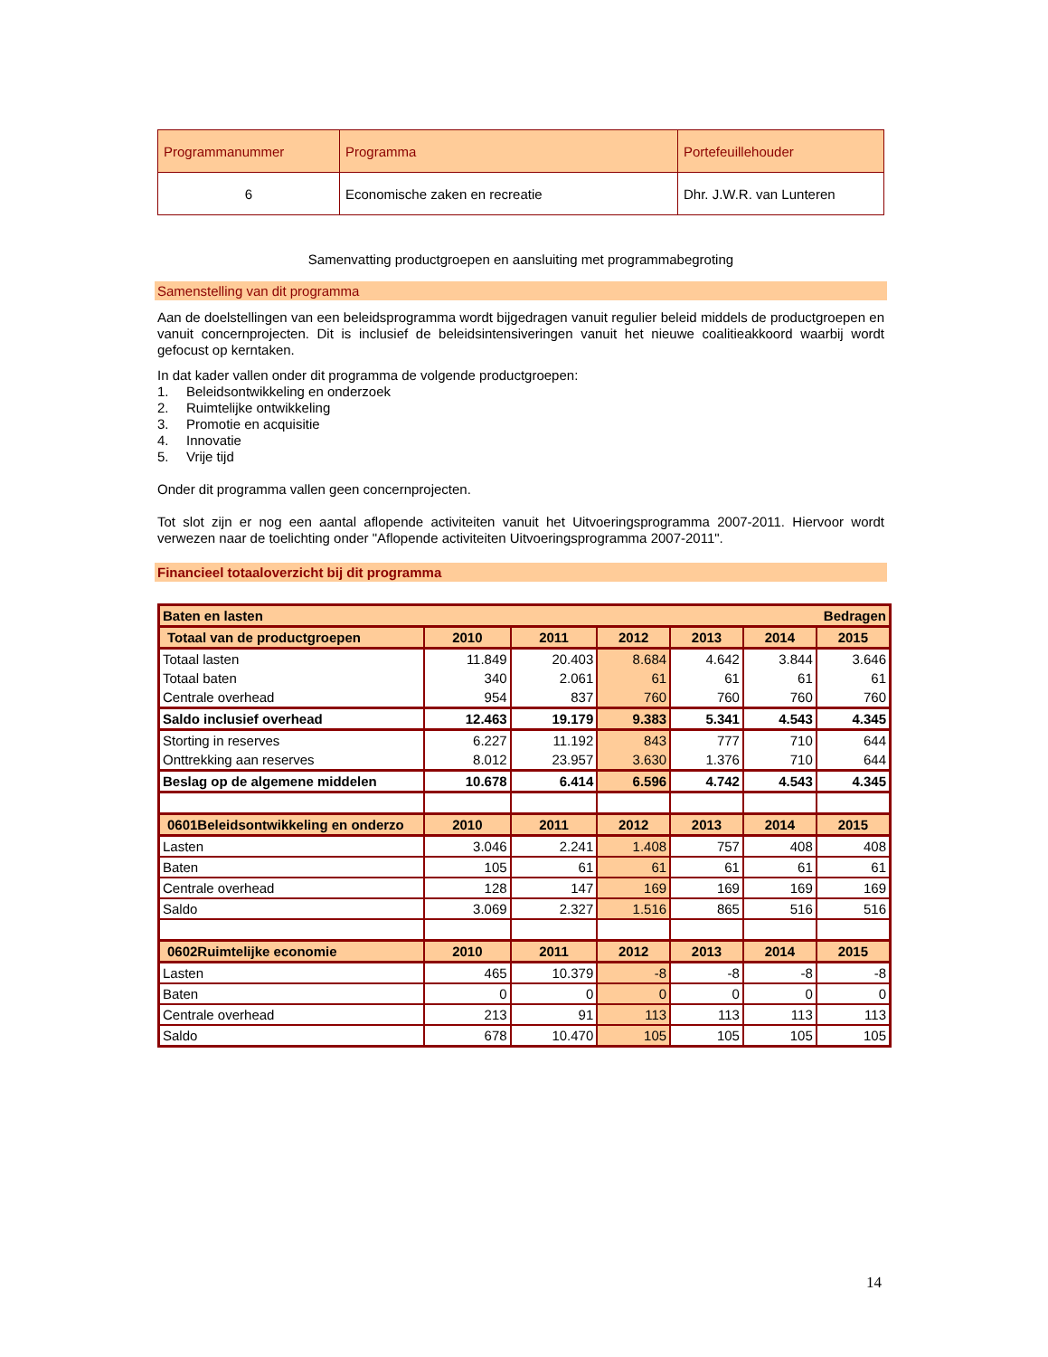| Programmanummer | Programma | Portefeuillehouder |
| 6 | Economische zaken en recreatie | Dhr. J.W.R. van Lunteren |
Samenvatting productgroepen en aansluiting met programmabegroting
Samenstelling van dit programma
Aan de doelstellingen van een beleidsprogramma wordt bijgedragen vanuit regulier beleid middels de productgroepen en vanuit concernprojecten. Dit is inclusief de beleidsintensiveringen vanuit het nieuwe coalitieakkoord waarbij wordt gefocust op kerntaken.
In dat kader vallen onder dit programma de volgende productgroepen:
1. Beleidsontwikkeling en onderzoek
2. Ruimtelijke ontwikkeling
3. Promotie en acquisitie
4. Innovatie
5. Vrije tijd
Onder dit programma vallen geen concernprojecten.
Tot slot zijn er nog een aantal aflopende activiteiten vanuit het Uitvoeringsprogramma 2007-2011. Hiervoor wordt verwezen naar de toelichting onder "Aflopende activiteiten Uitvoeringsprogramma 2007-2011".
Financieel totaaloverzicht bij dit programma
| Baten en lasten Bedragen | | | | | | |
| Totaal van de productgroepen | 2010 | 2011 | 2012 | 2013 | 2014 | 2015 |
| Totaal lasten | 11.849 | 20.403 | 8.684 | 4.642 | 3.844 | 3.646 |
| Totaal baten | 340 | 2.061 | 61 | 61 | 61 | 61 |
| Centrale overhead | 954 | 837 | 760 | 760 | 760 | 760 |
| Saldo inclusief overhead | 12.463 | 19.179 | 9.383 | 5.341 | 4.543 | 4.345 |
| Storting in reserves | 6.227 | 11.192 | 843 | 777 | 710 | 644 |
| Onttrekking aan reserves | 8.012 | 23.957 | 3.630 | 1.376 | 710 | 644 |
| Beslag op de algemene middelen | 10.678 | 6.414 | 6.596 | 4.742 | 4.543 | 4.345 |
| 0601Beleidsontwikkeling en onderzo | 2010 | 2011 | 2012 | 2013 | 2014 | 2015 |
| Lasten | 3.046 | 2.241 | 1.408 | 757 | 408 | 408 |
| Baten | 105 | 61 | 61 | 61 | 61 | 61 |
| Centrale overhead | 128 | 147 | 169 | 169 | 169 | 169 |
| Saldo | 3.069 | 2.327 | 1.516 | 865 | 516 | 516 |
| 0602Ruimtelijke economie | 2010 | 2011 | 2012 | 2013 | 2014 | 2015 |
| Lasten | 465 | 10.379 | -8 | -8 | -8 | -8 |
| Baten | 0 | 0 | 0 | 0 | 0 | 0 |
| Centrale overhead | 213 | 91 | 113 | 113 | 113 | 113 |
| Saldo | 678 | 10.470 | 105 | 105 | 105 | 105 |
14